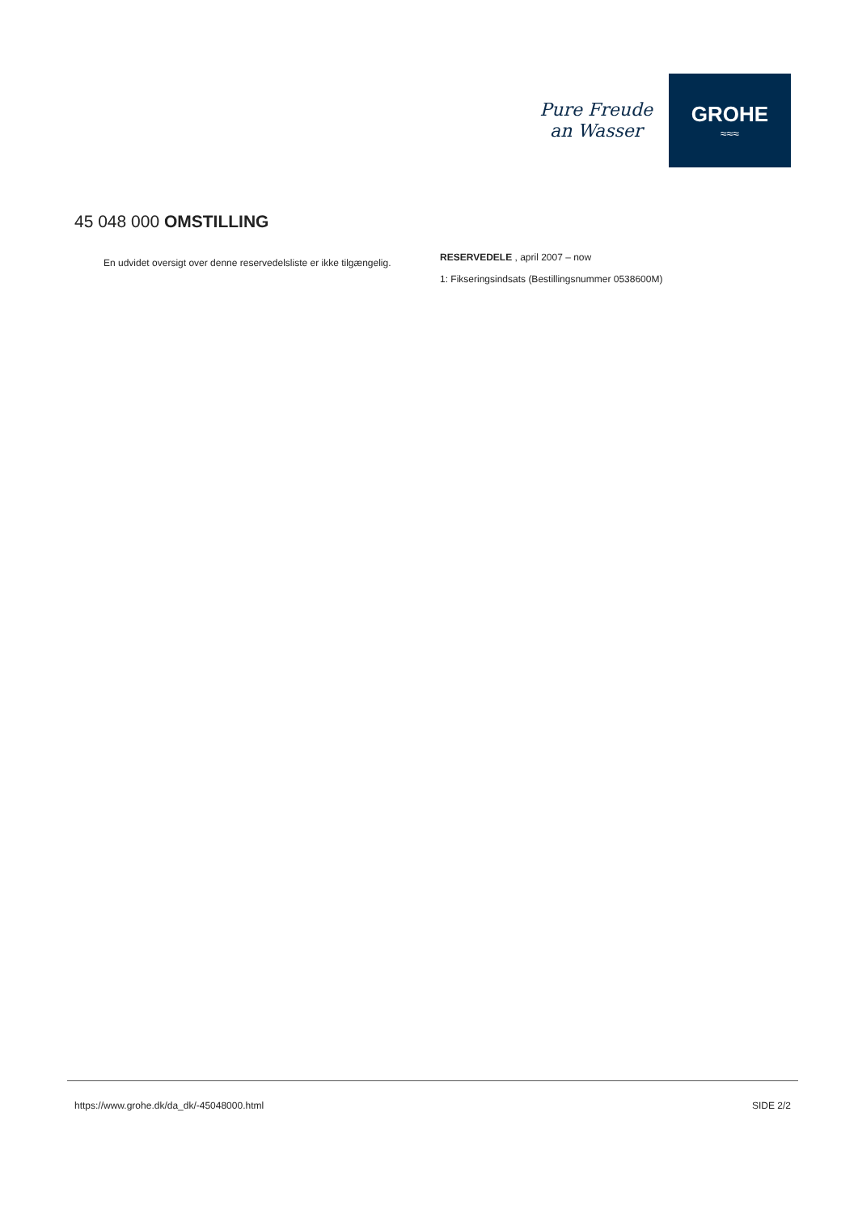Pure Freude
an Wasser
GROHE
≈≈≈
45 048 000 OMSTILLING
En udvidet oversigt over denne reservedelsliste er ikke tilgængelig.
RESERVEDELE , april 2007 – now
1: Fikseringsindsats (Bestillingsnummer 0538600M)
https://www.grohe.dk/da_dk/-45048000.html SIDE 2/2